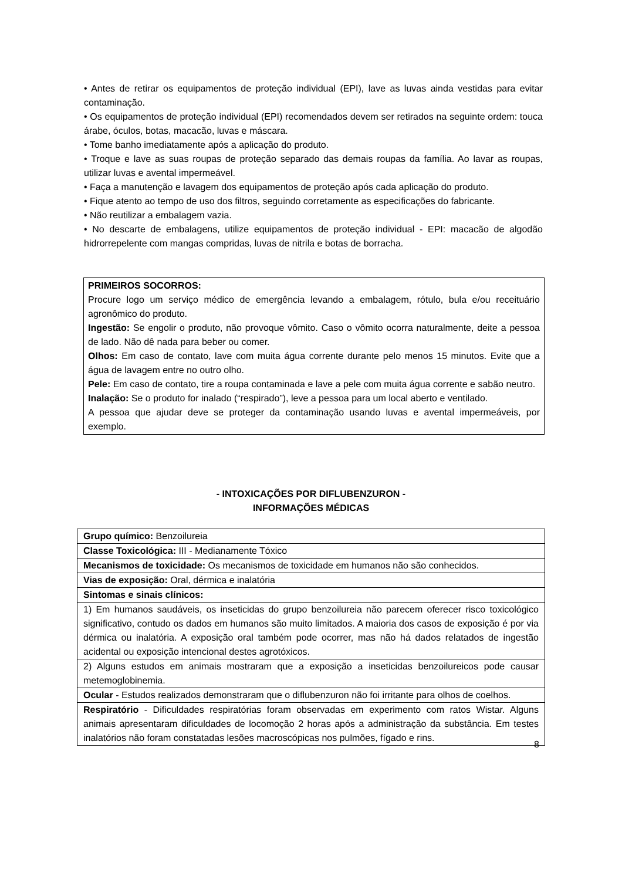• Antes de retirar os equipamentos de proteção individual (EPI), lave as luvas ainda vestidas para evitar contaminação.
• Os equipamentos de proteção individual (EPI) recomendados devem ser retirados na seguinte ordem: touca árabe, óculos, botas, macacão, luvas e máscara.
• Tome banho imediatamente após a aplicação do produto.
• Troque e lave as suas roupas de proteção separado das demais roupas da família. Ao lavar as roupas, utilizar luvas e avental impermeável.
• Faça a manutenção e lavagem dos equipamentos de proteção após cada aplicação do produto.
• Fique atento ao tempo de uso dos filtros, seguindo corretamente as especificações do fabricante.
• Não reutilizar a embalagem vazia.
• No descarte de embalagens, utilize equipamentos de proteção individual - EPI: macacão de algodão hidrorrepelente com mangas compridas, luvas de nitrila e botas de borracha.
PRIMEIROS SOCORROS:
Procure logo um serviço médico de emergência levando a embalagem, rótulo, bula e/ou receituário agronômico do produto.
Ingestão: Se engolir o produto, não provoque vômito. Caso o vômito ocorra naturalmente, deite a pessoa de lado. Não dê nada para beber ou comer.
Olhos: Em caso de contato, lave com muita água corrente durante pelo menos 15 minutos. Evite que a água de lavagem entre no outro olho.
Pele: Em caso de contato, tire a roupa contaminada e lave a pele com muita água corrente e sabão neutro.
Inalação: Se o produto for inalado (“respirado”), leve a pessoa para um local aberto e ventilado.
A pessoa que ajudar deve se proteger da contaminação usando luvas e avental impermeáveis, por exemplo.
- INTOXICAÇÕES POR DIFLUBENZURON -
INFORMAÇÕES MÉDICAS
| Grupo químico: Benzoilureia |
| Classe Toxicológica: III - Medianamente Tóxico |
| Mecanismos de toxicidade: Os mecanismos de toxicidade em humanos não são conhecidos. |
| Vias de exposição: Oral, dérmica e inalatória |
| Sintomas e sinais clínicos: |
| 1) Em humanos saudáveis, os inseticidas do grupo benzoilureia não parecem oferecer risco toxicológico significativo, contudo os dados em humanos são muito limitados. A maioria dos casos de exposição é por via dérmica ou inalatória. A exposição oral também pode ocorrer, mas não há dados relatados de ingestão acidental ou exposição intencional destes agrotóxicos. |
| 2) Alguns estudos em animais mostraram que a exposição a inseticidas benzoilureicos pode causar metemoglobinemia. |
| Ocular - Estudos realizados demonstraram que o diflubenzuron não foi irritante para olhos de coelhos. |
| Respiratório - Dificuldades respiratórias foram observadas em experimento com ratos Wistar. Alguns animais apresentaram dificuldades de locomoção 2 horas após a administração da substância. Em testes inalatórios não foram constatadas lesões macroscópicas nos pulmões, fígado e rins. |
8